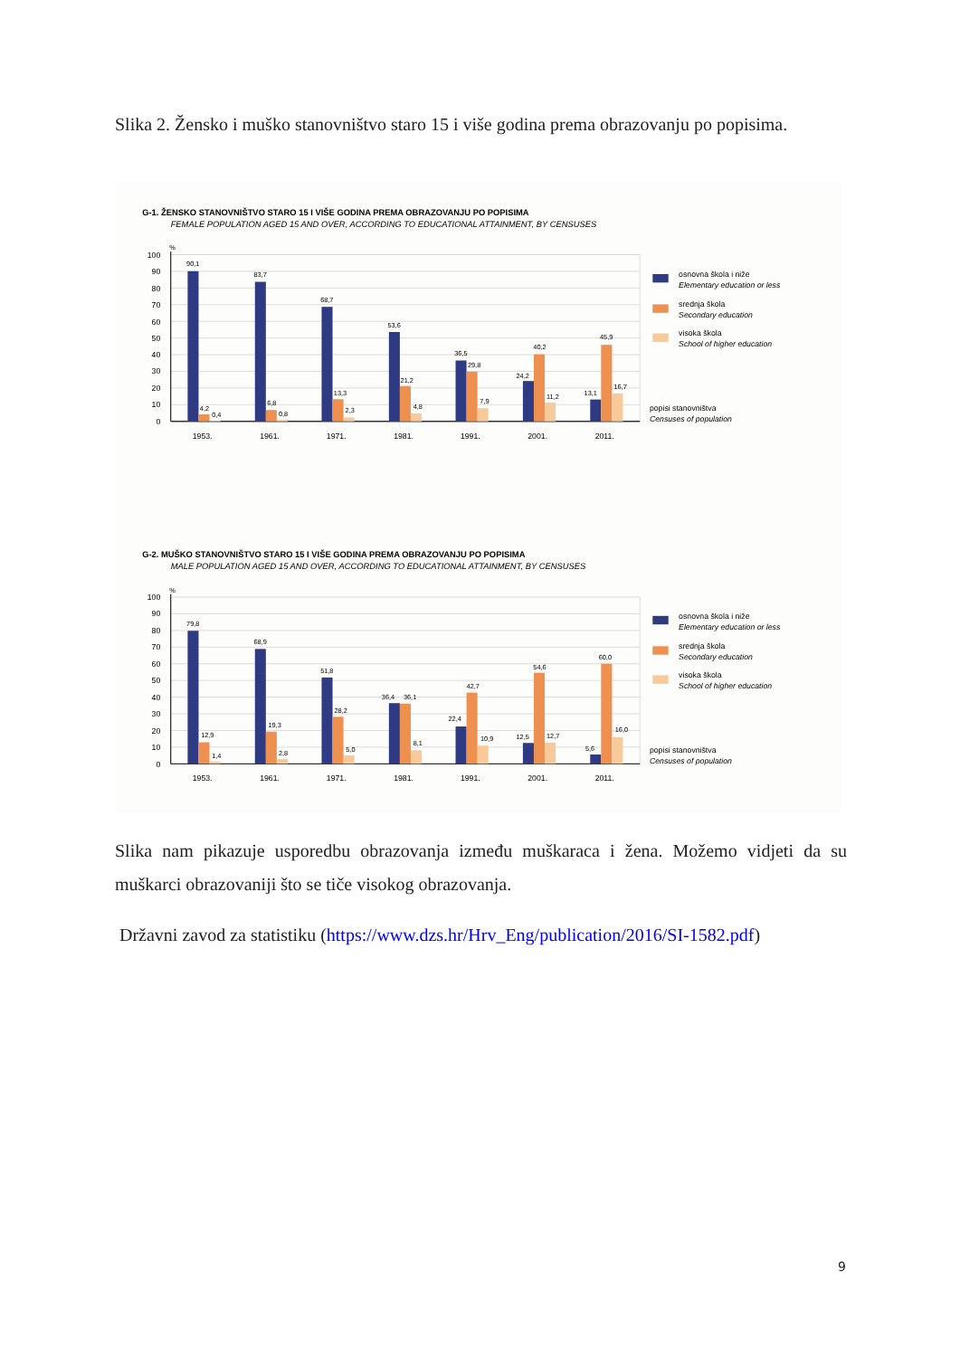Slika 2. Žensko i muško stanovništvo staro 15 i više godina prema obrazovanju po popisima.
G-1. ŽENSKO STANOVNIŠTVO STARO 15 I VIŠE GODINA PREMA OBRAZOVANJU PO POPISIMA
FEMALE POPULATION AGED 15 AND OVER, ACCORDING TO EDUCATIONAL ATTAINMENT, BY CENSUSES
G-2. MUŠKO STANOVNIŠTVO STARO 15 I VIŠE GODINA PREMA OBRAZOVANJU PO POPISIMA
MALE POPULATION AGED 15 AND OVER, ACCORDING TO EDUCATIONAL ATTAINMENT, BY CENSUSES
100
90
80
70
60
50
40
30
20
10
0
%
90,1
83,7
68,7
53,6
36,5
24,2
13,1
4,2
6,8
13,3
21,2
29,8
40,2
45,9
0,4
0,8
2,3
4,8
7,9
11,2
16,7
1953.
1961.
1971.
1981.
1991.
2001.
2011.
osnovna škola i niže
Elementary education or less
srednja škola
Secondary education
visoka škola
School of higher education
popisi stanovništva
Censuses of population
100
90
80
70
60
50
40
30
20
10
0
%
79,8
68,9
51,8
36,4
22,4
12,5
5,6
12,9
19,3
28,2
36,1
42,7
54,6
60,0
1,4
2,8
5,0
8,1
10,9
12,7
16,0
1953.
1961.
1971.
1981.
1991.
2001.
2011.
osnovna škola i niže
Elementary education or less
srednja škola
Secondary education
visoka škola
School of higher education
popisi stanovništva
Censuses of population
Slika nam pikazuje usporedbu obrazovanja između muškaraca i žena. Možemo vidjeti da su muškarci obrazovaniji što se tiče visokog obrazovanja.
Državni zavod za statistiku (https://www.dzs.hr/Hrv_Eng/publication/2016/SI-1582.pdf)
9